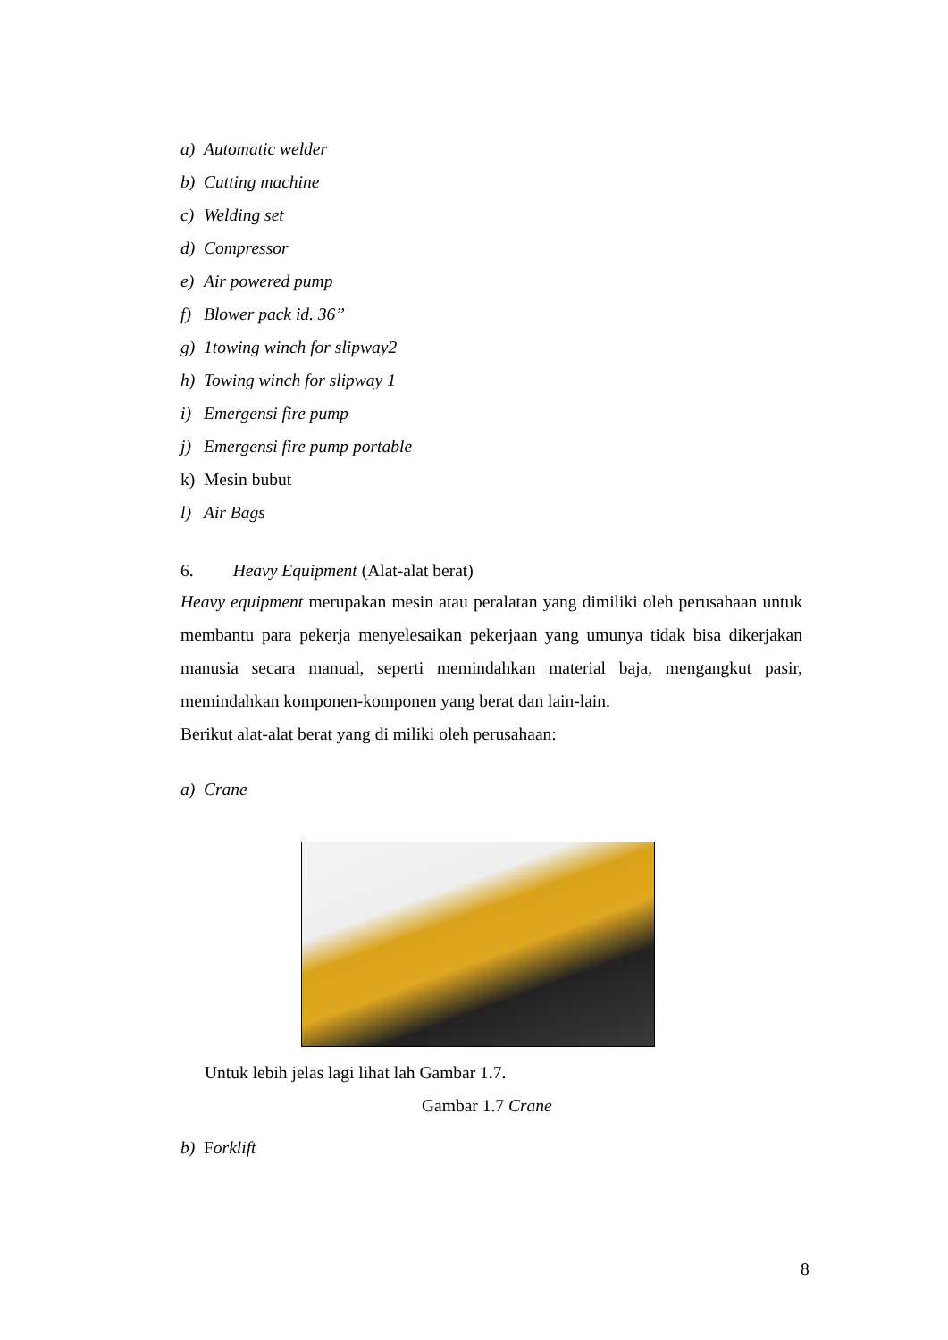a) Automatic welder
b) Cutting machine
c) Welding set
d) Compressor
e) Air powered pump
f) Blower pack id. 36”
g) 1towing winch for slipway2
h) Towing winch for slipway 1
i) Emergensi fire pump
j) Emergensi fire pump portable
k) Mesin bubut
l) Air Bags
6. Heavy Equipment (Alat-alat berat)
Heavy equipment merupakan mesin atau peralatan yang dimiliki oleh perusahaan untuk membantu para pekerja menyelesaikan pekerjaan yang umunya tidak bisa dikerjakan manusia secara manual, seperti memindahkan material baja, mengangkut pasir, memindahkan komponen-komponen yang berat dan lain-lain.
Berikut alat-alat berat yang di miliki oleh perusahaan:
a) Crane
Untuk lebih jelas lagi lihat lah Gambar 1.7.
Gambar 1.7 Crane
b) Forklift
8